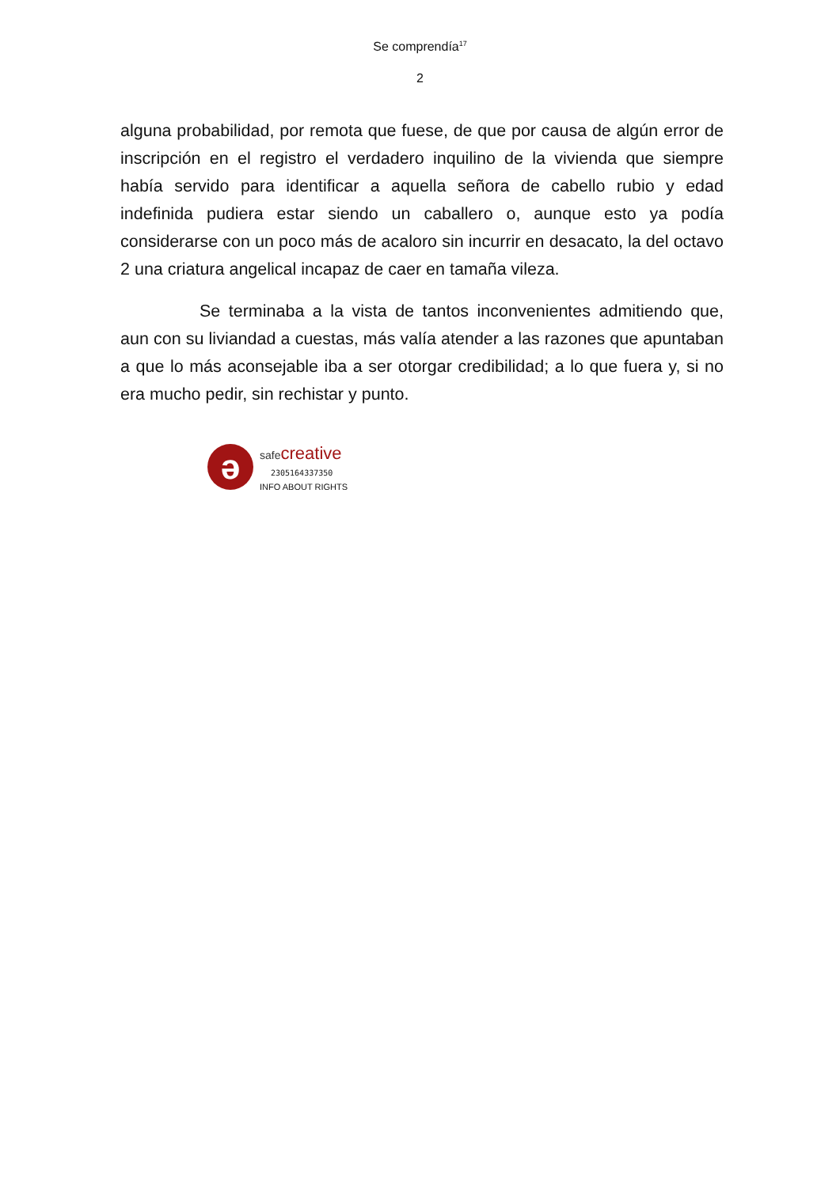Se comprendía<sup>17</sup>
2
alguna probabilidad, por remota que fuese, de que por causa de algún error de inscripción en el registro el verdadero inquilino de la vivienda que siempre había servido para identificar a aquella señora de cabello rubio y edad indefinida pudiera estar siendo un caballero o, aunque esto ya podía considerarse con un poco más de acaloro sin incurrir en desacato, la del octavo 2 una criatura angelical incapaz de caer en tamaña vileza.
Se terminaba a la vista de tantos inconvenientes admitiendo que, aun con su liviandad a cuestas, más valía atender a las razones que apuntaban a que lo más aconsejable iba a ser otorgar credibilidad; a lo que fuera y, si no era mucho pedir, sin rechistar y punto.
ə
safecreative
2305164337350
INFO ABOUT RIGHTS